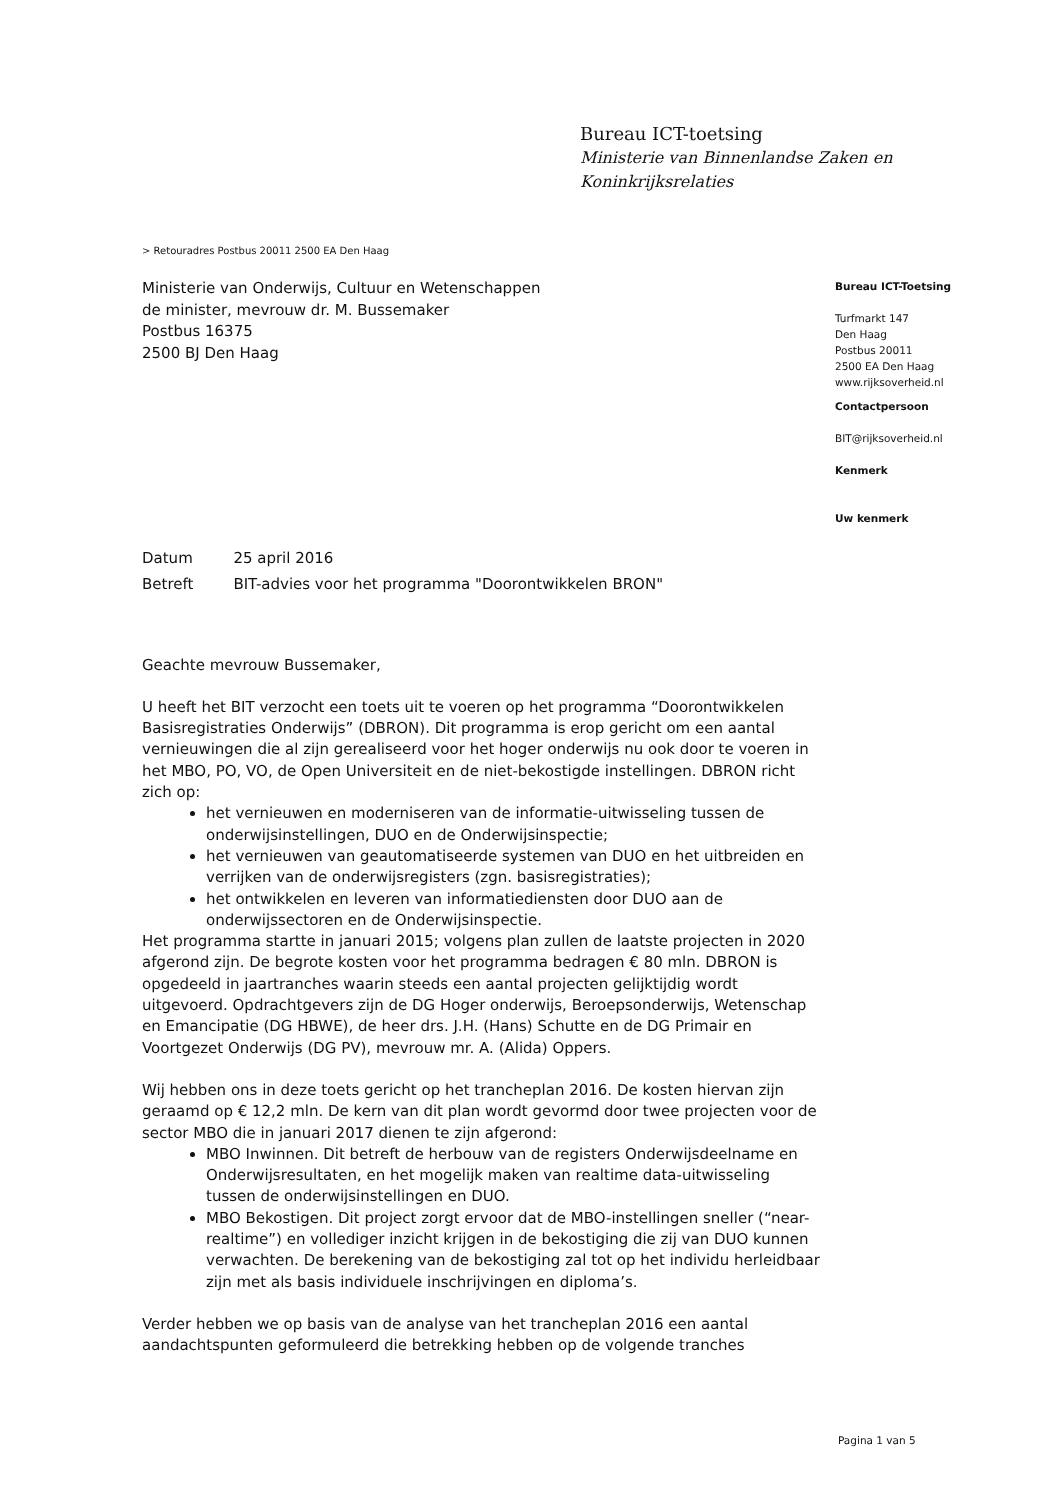Bureau ICT-toetsing
Ministerie van Binnenlandse Zaken en
Koninkrijksrelaties
> Retouradres Postbus 20011 2500 EA Den Haag
Ministerie van Onderwijs, Cultuur en Wetenschappen
de minister, mevrouw dr. M. Bussemaker
Postbus 16375
2500 BJ Den Haag
Bureau ICT-Toetsing
Turfmarkt 147
Den Haag
Postbus 20011
2500 EA Den Haag
www.rijksoverheid.nl
Contactpersoon
BIT@rijksoverheid.nl
Kenmerk
Uw kenmerk
| Datum | 25 april 2016 |
| Betreft | BIT-advies voor het programma "Doorontwikkelen BRON" |
Geachte mevrouw Bussemaker,
U heeft het BIT verzocht een toets uit te voeren op het programma “Doorontwikkelen Basisregistraties Onderwijs” (DBRON). Dit programma is erop gericht om een aantal vernieuwingen die al zijn gerealiseerd voor het hoger onderwijs nu ook door te voeren in het MBO, PO, VO, de Open Universiteit en de niet-bekostigde instellingen. DBRON richt zich op:
het vernieuwen en moderniseren van de informatie-uitwisseling tussen de onderwijsinstellingen, DUO en de Onderwijsinspectie;
het vernieuwen van geautomatiseerde systemen van DUO en het uitbreiden en verrijken van de onderwijsregisters (zgn. basisregistraties);
het ontwikkelen en leveren van informatiediensten door DUO aan de onderwijssectoren en de Onderwijsinspectie.
Het programma startte in januari 2015; volgens plan zullen de laatste projecten in 2020 afgerond zijn. De begrote kosten voor het programma bedragen € 80 mln. DBRON is opgedeeld in jaartranches waarin steeds een aantal projecten gelijktijdig wordt uitgevoerd. Opdrachtgevers zijn de DG Hoger onderwijs, Beroepsonderwijs, Wetenschap en Emancipatie (DG HBWE), de heer drs. J.H. (Hans) Schutte en de DG Primair en Voortgezet Onderwijs (DG PV), mevrouw mr. A. (Alida) Oppers.
Wij hebben ons in deze toets gericht op het trancheplan 2016. De kosten hiervan zijn geraamd op € 12,2 mln. De kern van dit plan wordt gevormd door twee projecten voor de sector MBO die in januari 2017 dienen te zijn afgerond:
MBO Inwinnen. Dit betreft de herbouw van de registers Onderwijsdeelname en Onderwijsresultaten, en het mogelijk maken van realtime data-uitwisseling tussen de onderwijsinstellingen en DUO.
MBO Bekostigen. Dit project zorgt ervoor dat de MBO-instellingen sneller (“near-realtime”) en vollediger inzicht krijgen in de bekostiging die zij van DUO kunnen verwachten. De berekening van de bekostiging zal tot op het individu herleidbaar zijn met als basis individuele inschrijvingen en diploma’s.
Verder hebben we op basis van de analyse van het trancheplan 2016 een aantal aandachtspunten geformuleerd die betrekking hebben op de volgende tranches
Pagina 1 van 5